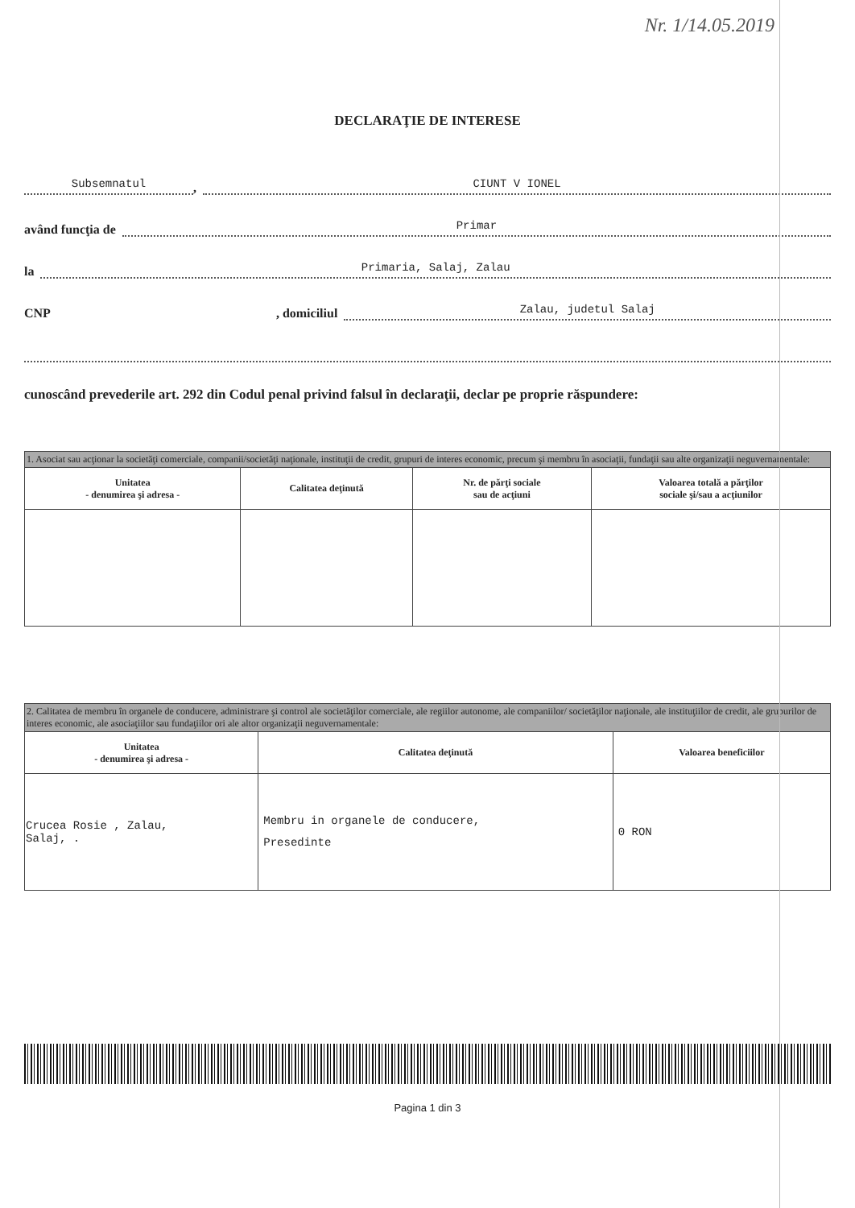Nr. 1/14.05.2019
DECLARAŢIE DE INTERESE
Subsemnatul , CIUNT V IONEL
având funcţia de Primar
la Primaria, Salaj, Zalau
CNP , domiciliul Zalau, judetul Salaj
cunoscând prevederile art. 292 din Codul penal privind falsul în declaraţii, declar pe proprie răspundere:
| 1. Asociat sau acţionar la societăţi comerciale, companii/societăţi naţionale, instituţii de credit, grupuri de interes economic, precum şi membru în asociaţii, fundaţii sau alte organizaţii neguvernamentale: | | | |
| --- | --- | --- | --- |
| Unitatea - denumirea şi adresa - | Calitatea deţinută | Nr. de părţi sociale sau de acţiuni | Valoarea totală a părţilor sociale şi/sau a acţiunilor |
| 2. Calitatea de membru în organele de conducere, administrare şi control ale societăţilor comerciale, ale regiilor autonome, ale companiilor/ societăţilor naţionale, ale instituţiilor de credit, ale grupurilor de interes economic, ale asociaţiilor sau fundaţiilor ori ale altor organizaţii neguvernamentale: | | |
| --- | --- | --- |
| Unitatea - denumirea şi adresa - | Calitatea deţinută | Valoarea beneficiilor |
| Crucea Rosie , Zalau, Salaj, . | Membru in organele de conducere, Presedinte | 0 RON |
Pagina 1 din 3